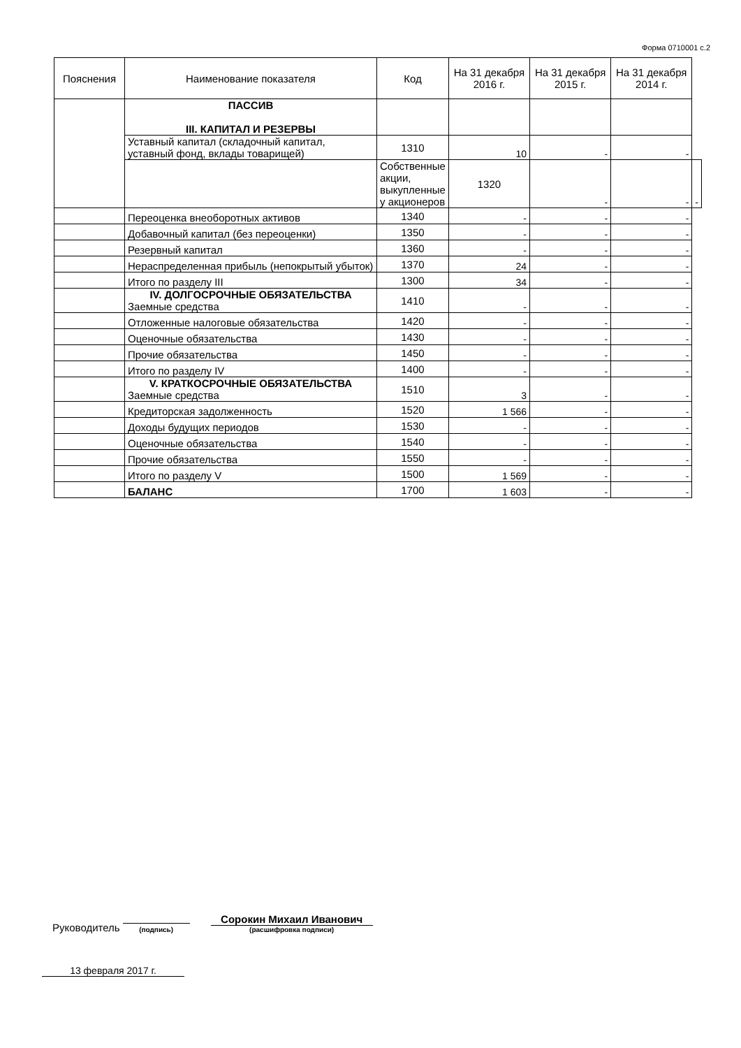Форма 0710001 с.2
| Пояснения | Наименование показателя | Код | На 31 декабря 2016 г. | На 31 декабря 2015 г. | На 31 декабря 2014 г. | |
| --- | --- | --- | --- | --- | --- | --- |
| | ПАССИВ III. КАПИТАЛ И РЕЗЕРВЫ | | | | | |
| | Уставный капитал (складочный капитал, уставный фонд, вклады товарищей) | 1310 | 10 | - | - | |
| | | Собственные акции, выкупленные у акционеров | 1320 | - | - | - |
| | Переоценка внеоборотных активов | 1340 | - | - | - | |
| | Добавочный капитал (без переоценки) | 1350 | - | - | - | |
| | Резервный капитал | 1360 | - | - | - | |
| | Нераспределенная прибыль (непокрытый убыток) | 1370 | 24 | - | - | |
| | Итого по разделу III | 1300 | 34 | - | - | |
| | IV. ДОЛГОСРОЧНЫЕ ОБЯЗАТЕЛЬСТВА Заемные средства | 1410 | - | - | - | |
| | Отложенные налоговые обязательства | 1420 | - | - | - | |
| | Оценочные обязательства | 1430 | - | - | - | |
| | Прочие обязательства | 1450 | - | - | - | |
| | Итого по разделу IV | 1400 | - | - | - | |
| | V. КРАТКОСРОЧНЫЕ ОБЯЗАТЕЛЬСТВА Заемные средства | 1510 | 3 | - | - | |
| | Кредиторская задолженность | 1520 | 1 566 | - | - | |
| | Доходы будущих периодов | 1530 | - | - | - | |
| | Оценочные обязательства | 1540 | - | - | - | |
| | Прочие обязательства | 1550 | - | - | - | |
| | Итого по разделу V | 1500 | 1 569 | - | - | |
| | БАЛАНС | 1700 | 1 603 | - | - | |
Руководитель
(подпись)
Сорокин Михаил Иванович
(расшифровка подписи)
13 февраля 2017 г.